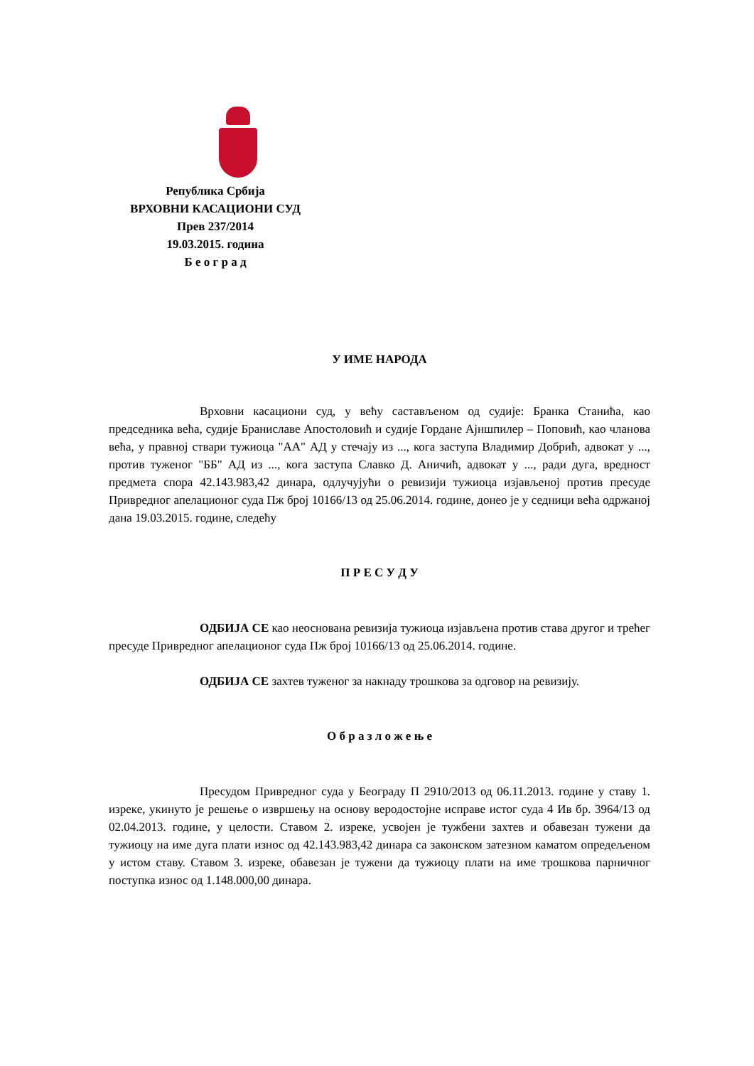Република Србија
ВРХОВНИ КАСАЦИОНИ СУД
Прев 237/2014
19.03.2015. година
Б е о г р а д
У ИМЕ НАРОДА
Врховни касациони суд, у већу састављеном од судије: Бранка Станића, као председника већа, судије Браниславе Апостоловић и судије Гордане Ајншпилер – Поповић, као чланова већа, у правној ствари тужиоца "АА" АД у стечају из ..., кога заступа Владимир Добрић, адвокат у ..., против туженог "ББ" АД из ..., кога заступа Славко Д. Аничић, адвокат у ..., ради дуга, вредност предмета спора 42.143.983,42 динара, одлучујући о ревизији тужиоца изјављеној против пресуде Привредног апелационог суда Пж број 10166/13 од 25.06.2014. године, донео је у седници већа одржаној дана 19.03.2015. године, следећу
П Р Е С У Д У
ОДБИЈА СЕ као неоснована ревизија тужиоца изјављена против става другог и трећег пресуде Привредног апелационог суда Пж број 10166/13 од 25.06.2014. године.
ОДБИЈА СЕ захтев туженог за накнаду трошкова за одговор на ревизију.
О б р а з л о ж е њ е
Пресудом Привредног суда у Београду П 2910/2013 од 06.11.2013. године у ставу 1. изреке, укинуто је решење о извршењу на основу веродостојне исправе истог суда 4 Ив бр. 3964/13 од 02.04.2013. године, у целости. Ставом 2. изреке, усвојен је тужбени захтев и обавезан тужени да тужиоцу на име дуга плати износ од 42.143.983,42 динара са законском затезном каматом опредељеном у истом ставу. Ставом 3. изреке, обавезан је тужени да тужиоцу плати на име трошкова парничног поступка износ од 1.148.000,00 динара.